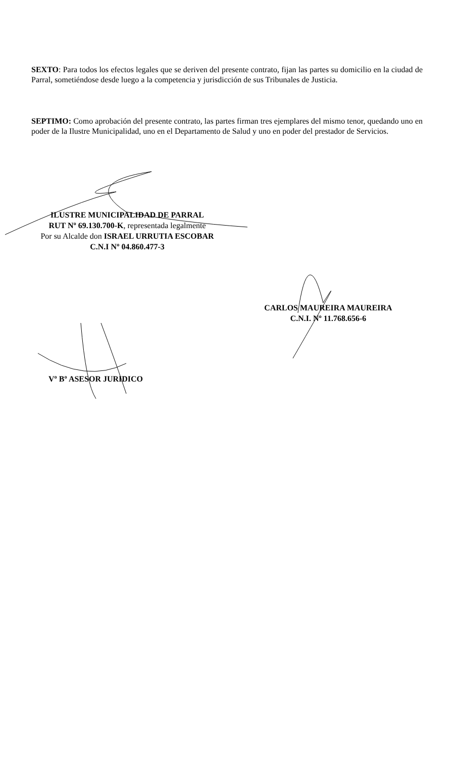SEXTO: Para todos los efectos legales que se deriven del presente contrato, fijan las partes su domicilio en la ciudad de Parral, sometiéndose desde luego a la competencia y jurisdicción de sus Tribunales de Justicia.
SEPTIMO: Como aprobación del presente contrato, las partes firman tres ejemplares del mismo tenor, quedando uno en poder de la Ilustre Municipalidad, uno en el Departamento de Salud y uno en poder del prestador de Servicios.
ILUSTRE MUNICIPALIDAD DE PARRAL
RUT Nº 69.130.700-K, representada legalmente
Por su Alcalde don ISRAEL URRUTIA ESCOBAR
C.N.I Nº 04.860.477-3
CARLOS MAUREIRA MAUREIRA
C.N.I. Nº 11.768.656-6
Vº Bº ASESOR JURIDICO